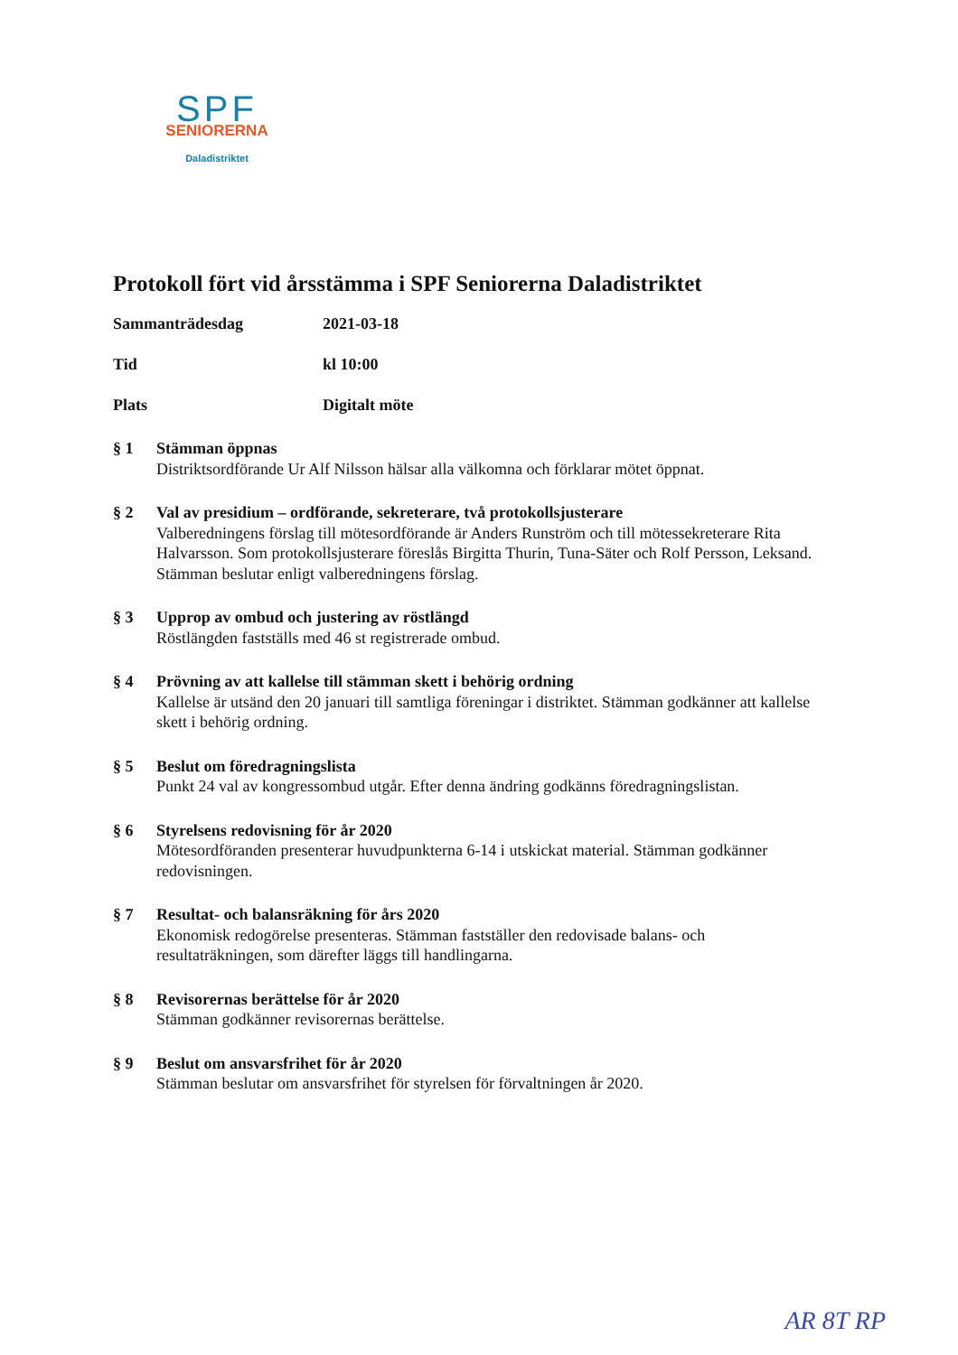SPF
SENIORERNA
Daladistriktet
Protokoll fört vid årsstämma i SPF Seniorerna Daladistriktet
Sammanträdesdag 2021-03-18
Tid kl 10:00
Plats Digitalt möte
§ 1 Stämman öppnas
Distriktsordförande Ur Alf Nilsson hälsar alla välkomna och förklarar mötet öppnat.
§ 2 Val av presidium – ordförande, sekreterare, två protokollsjusterare
Valberedningens förslag till mötesordförande är Anders Runström och till mötessekreterare Rita Halvarsson. Som protokollsjusterare föreslås Birgitta Thurin, Tuna-Säter och Rolf Persson, Leksand. Stämman beslutar enligt valberedningens förslag.
§ 3 Upprop av ombud och justering av röstlängd
Röstlängden fastställs med 46 st registrerade ombud.
§ 4 Prövning av att kallelse till stämman skett i behörig ordning
Kallelse är utsänd den 20 januari till samtliga föreningar i distriktet. Stämman godkänner att kallelse skett i behörig ordning.
§ 5 Beslut om föredragningslista
Punkt 24 val av kongressombud utgår. Efter denna ändring godkänns föredragningslistan.
§ 6 Styrelsens redovisning för år 2020
Mötesordföranden presenterar huvudpunkterna 6-14 i utskickat material. Stämman godkänner redovisningen.
§ 7 Resultat- och balansräkning för års 2020
Ekonomisk redogörelse presenteras. Stämman fastställer den redovisade balans- och resultaträkningen, som därefter läggs till handlingarna.
§ 8 Revisorernas berättelse för år 2020
Stämman godkänner revisorernas berättelse.
§ 9 Beslut om ansvarsfrihet för år 2020
Stämman beslutar om ansvarsfrihet för styrelsen för förvaltningen år 2020.
AR 8T RP